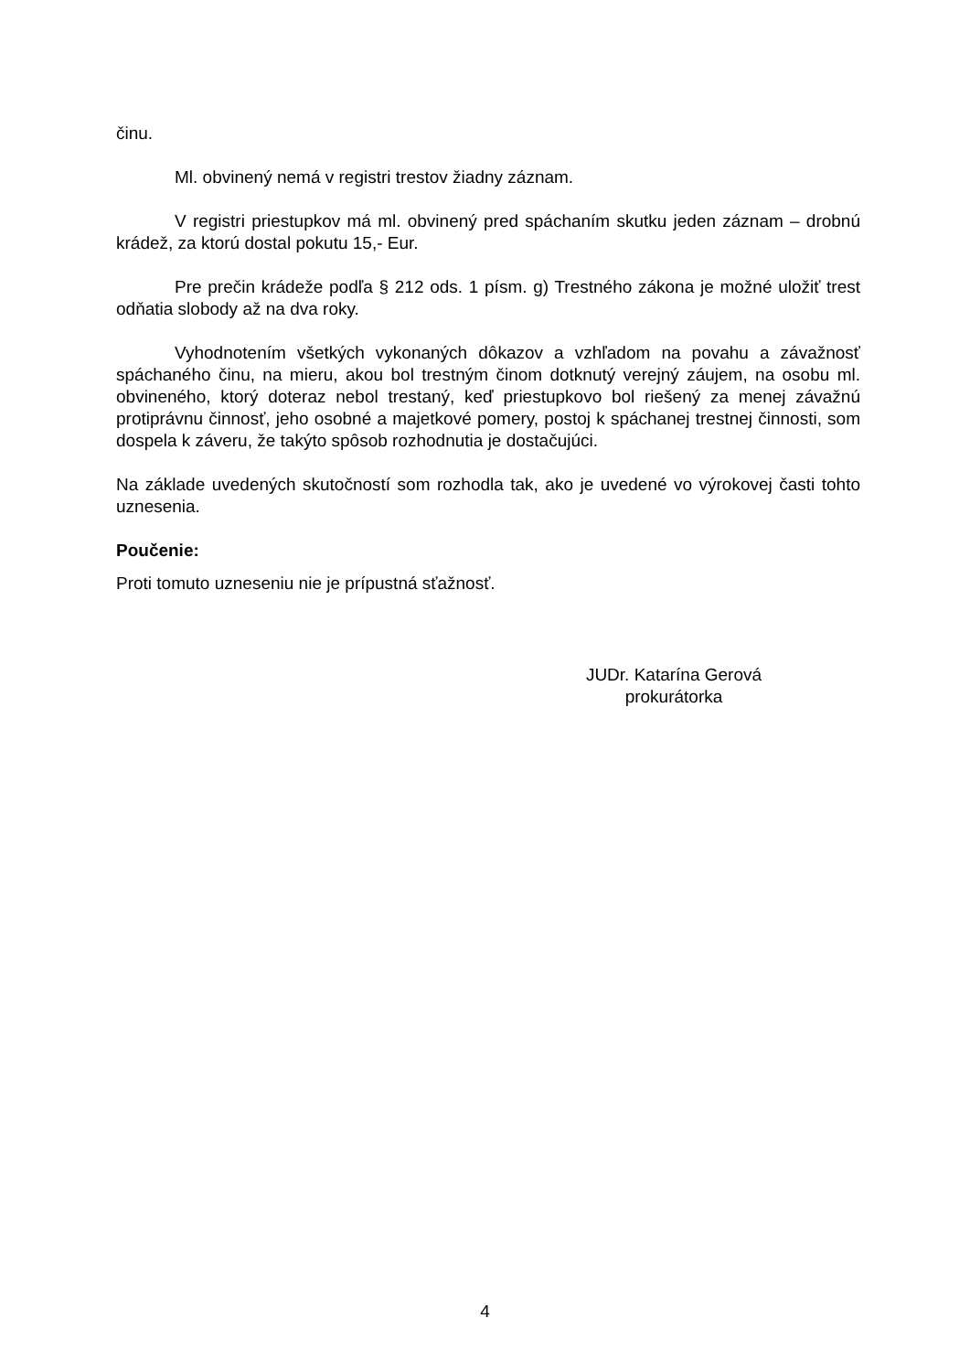činu.
Ml. obvinený nemá v registri trestov žiadny záznam.
V registri priestupkov má ml. obvinený pred spáchaním skutku jeden záznam – drobnú krádež, za ktorú dostal pokutu 15,- Eur.
Pre prečin krádeže podľa § 212 ods. 1 písm. g) Trestného zákona je možné uložiť trest odňatia slobody až na dva roky.
Vyhodnotením všetkých vykonaných dôkazov a vzhľadom na povahu a závažnosť spáchaného činu, na mieru, akou bol trestným činom dotknutý verejný záujem, na osobu ml. obvineného, ktorý doteraz nebol trestaný, keď priestupkovo bol riešený za menej závažnú protiprávnu činnosť, jeho osobné a majetkové pomery, postoj k spáchanej trestnej činnosti, som dospela k záveru, že takýto spôsob rozhodnutia je dostačujúci.
Na základe uvedených skutočností som rozhodla tak, ako je uvedené vo výrokovej časti tohto uznesenia.
Poučenie:
Proti tomuto uzneseniu nie je prípustná sťažnosť.
JUDr. Katarína Gerová
prokurátorka
4